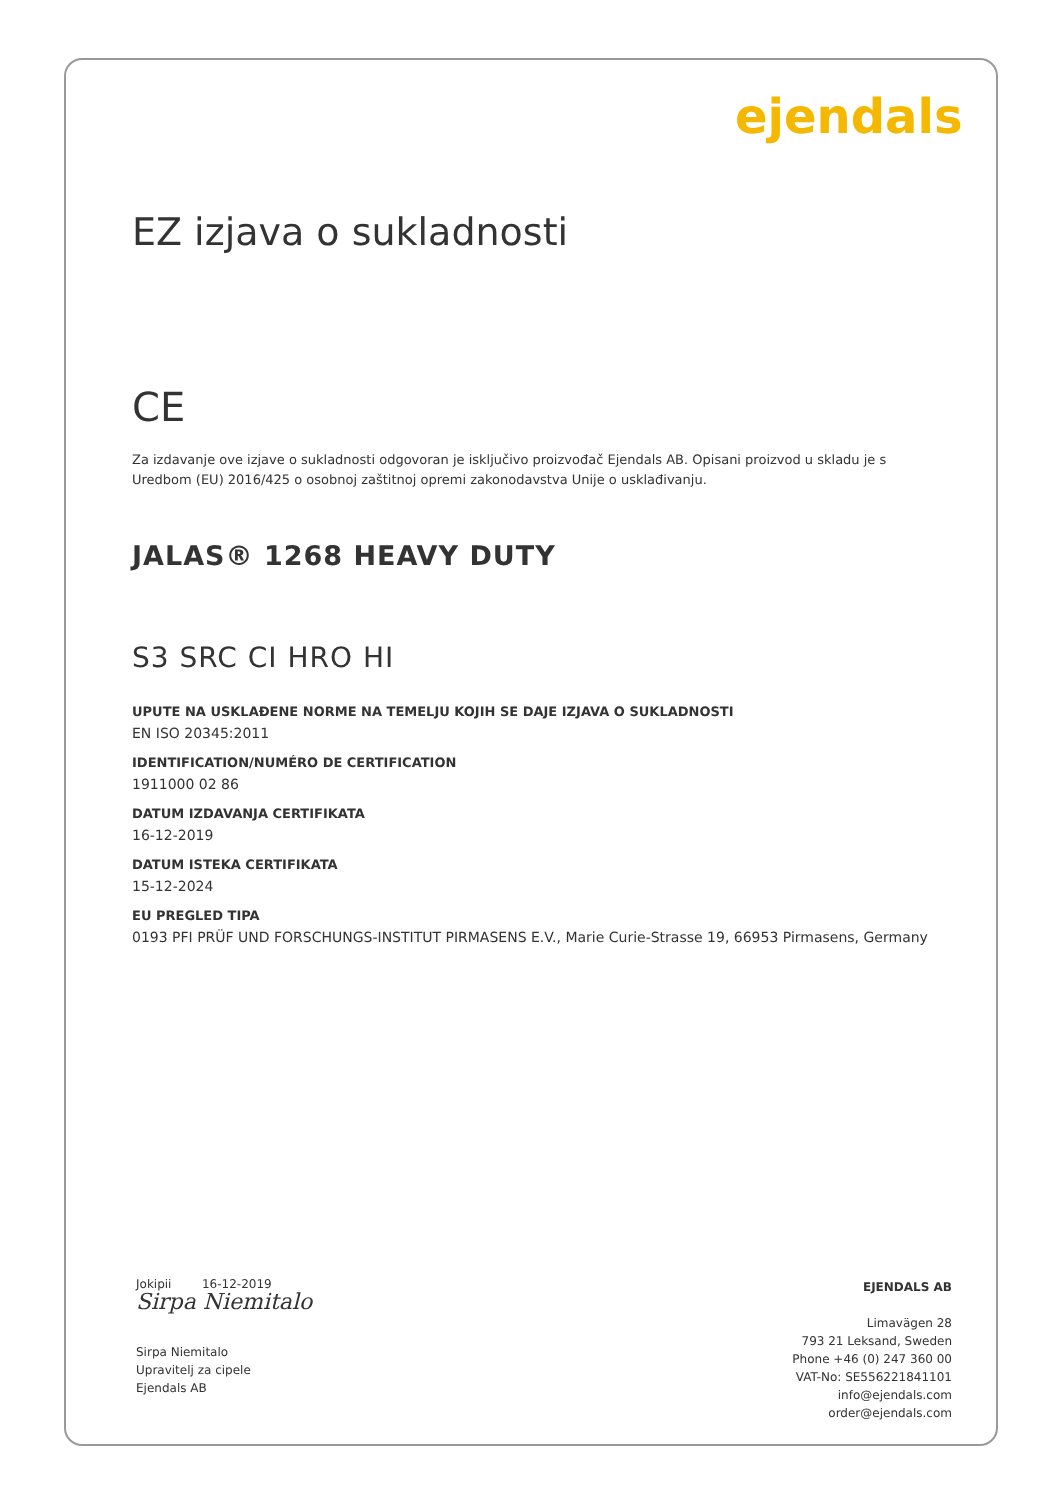ejendals
EZ izjava o sukladnosti
CE
Za izdavanje ove izjave o sukladnosti odgovoran je isključivo proizvođač Ejendals AB. Opisani proizvod u skladu je s Uredbom (EU) 2016/425 o osobnoj zaštitnoj opremi zakonodavstva Unije o usklađivanju.
JALAS® 1268 HEAVY DUTY
S3 SRC CI HRO HI
UPUTE NA USKLAĐENE NORME NA TEMELJU KOJIH SE DAJE IZJAVA O SUKLADNOSTI
EN ISO 20345:2011
IDENTIFICATION/NUMÉRO DE CERTIFICATION
1911000 02 86
DATUM IZDAVANJA CERTIFIKATA
16-12-2019
DATUM ISTEKA CERTIFIKATA
15-12-2024
EU PREGLED TIPA
0193 PFI PRÜF UND FORSCHUNGS-INSTITUT PIRMASENS E.V., Marie Curie-Strasse 19, 66953 Pirmasens, Germany
Jokipii 16-12-2019
Sirpa Niemitalo
Sirpa Niemitalo
Upravitelj za cipele
Ejendals AB
EJENDALS AB
Limavägen 28
793 21 Leksand, Sweden
Phone +46 (0) 247 360 00
VAT-No: SE556221841101
info@ejendals.com
order@ejendals.com